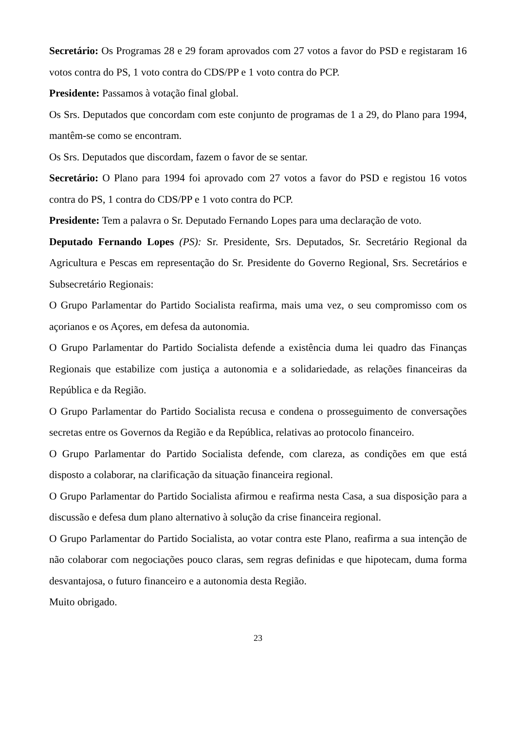Secretário: Os Programas 28 e 29 foram aprovados com 27 votos a favor do PSD e registaram 16 votos contra do PS, 1 voto contra do CDS/PP e 1 voto contra do PCP.
Presidente: Passamos à votação final global.
Os Srs. Deputados que concordam com este conjunto de programas de 1 a 29, do Plano para 1994, mantêm-se como se encontram.
Os Srs. Deputados que discordam, fazem o favor de se sentar.
Secretário: O Plano para 1994 foi aprovado com 27 votos a favor do PSD e registou 16 votos contra do PS, 1 contra do CDS/PP e 1 voto contra do PCP.
Presidente: Tem a palavra o Sr. Deputado Fernando Lopes para uma declaração de voto.
Deputado Fernando Lopes (PS): Sr. Presidente, Srs. Deputados, Sr. Secretário Regional da Agricultura e Pescas em representação do Sr. Presidente do Governo Regional, Srs. Secretários e Subsecretário Regionais:
O Grupo Parlamentar do Partido Socialista reafirma, mais uma vez, o seu compromisso com os açorianos e os Açores, em defesa da autonomia.
O Grupo Parlamentar do Partido Socialista defende a existência duma lei quadro das Finanças Regionais que estabilize com justiça a autonomia e a solidariedade, as relações financeiras da República e da Região.
O Grupo Parlamentar do Partido Socialista recusa e condena o prosseguimento de conversações secretas entre os Governos da Região e da República, relativas ao protocolo financeiro.
O Grupo Parlamentar do Partido Socialista defende, com clareza, as condições em que está disposto a colaborar, na clarificação da situação financeira regional.
O Grupo Parlamentar do Partido Socialista afirmou e reafirma nesta Casa, a sua disposição para a discussão e defesa dum plano alternativo à solução da crise financeira regional.
O Grupo Parlamentar do Partido Socialista, ao votar contra este Plano, reafirma a sua intenção de não colaborar com negociações pouco claras, sem regras definidas e que hipotecam, duma forma desvantajosa, o futuro financeiro e a autonomia desta Região.
Muito obrigado.
23